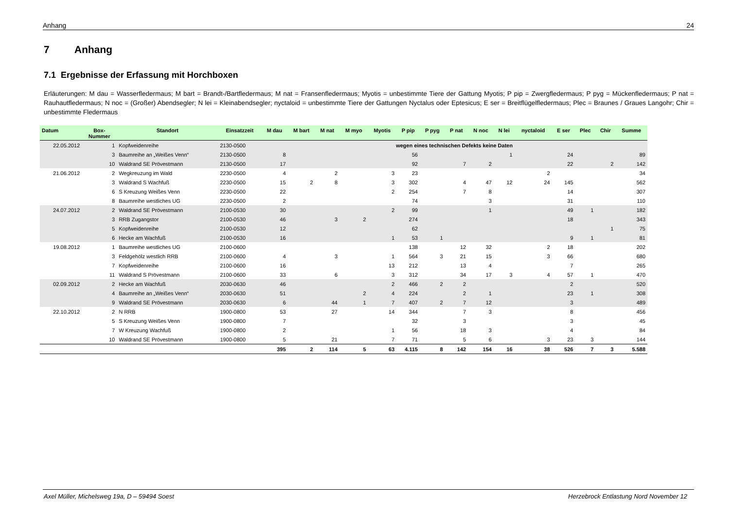Anhang 24
7 Anhang
7.1 Ergebnisse der Erfassung mit Horchboxen
Erläuterungen: M dau = Wasserfledermaus; M bart = Brandt-/Bartfledermaus; M nat = Fransenfledermaus; Myotis = unbestimmte Tiere der Gattung Myotis; P pip = Zwergfledermaus; P pyg = Mückenfledermaus; P nat = Rauhautfledermaus; N noc = (Großer) Abendsegler; N lei = Kleinabendsegler; nyctaloid = unbestimmte Tiere der Gattungen Nyctalus oder Eptesicus; E ser = Breitflügelfledermaus; Plec = Braunes / Graues Langohr; Chir = unbestimmte Fledermaus
| Datum | Box- Nummer | Standort | Einsatzzeit | M dau | M bart | M nat | M myo | Myotis | P pip | P pyg | P nat | N noc | N lei | nyctaloid | E ser | Plec | Chir | Summe |
| --- | --- | --- | --- | --- | --- | --- | --- | --- | --- | --- | --- | --- | --- | --- | --- | --- | --- | --- |
| 22.05.2012 | 1 | Kopfweidenreihe | 2130-0500 | wegen eines technischen Defekts keine Daten | | | | | | | | | | | | | | |
| | 3 | Baumreihe an „Weißes Venn“ | 2130-0500 | 8 | | | | | 56 | | | | 1 | | 24 | | | 89 |
| | 10 | Waldrand SE Prövestmann | 2130-0500 | 17 | | | | | 92 | | 7 | 2 | | | 22 | | 2 | 142 |
| 21.06.2012 | 2 | Wegkreuzung im Wald | 2230-0500 | 4 | | 2 | | 3 | 23 | | | | | 2 | | | | 34 |
| | 3 | Waldrand S Wachfuß | 2230-0500 | 15 | 2 | 8 | | 3 | 302 | | 4 | 47 | 12 | 24 | 145 | | | 562 |
| | 6 | S Kreuzung Weißes Venn | 2230-0500 | 22 | | | | 2 | 254 | | 7 | 8 | | | 14 | | | 307 |
| | 8 | Baumreihe westliches UG | 2230-0500 | 2 | | | | | 74 | | | 3 | | | 31 | | | 110 |
| 24.07.2012 | 2 | Waldrand SE Prövestmann | 2100-0530 | 30 | | | | 2 | 99 | | | 1 | | | 49 | 1 | | 182 |
| | 3 | RRB Zugangstor | 2100-0530 | 46 | | 3 | 2 | | 274 | | | | | | 18 | | | 343 |
| | 5 | Kopfweidenreihe | 2100-0530 | 12 | | | | | 62 | | | | | | | | 1 | 75 |
| | 6 | Hecke am Wachfuß | 2100-0530 | 16 | | | | 1 | 53 | 1 | | | | | 9 | 1 | | 81 |
| 19.08.2012 | 1 | Baumreihe westliches UG | 2100-0600 | | | | | | 138 | | 12 | 32 | | 2 | 18 | | | 202 |
| | 3 | Feldgehölz westlich RRB | 2100-0600 | 4 | | 3 | | 1 | 564 | 3 | 21 | 15 | | 3 | 66 | | | 680 |
| | 7 | Kopfweidenreihe | 2100-0600 | 16 | | | | 13 | 212 | | 13 | 4 | | | 7 | | | 265 |
| | 11 | Waldrand S Prövestmann | 2100-0600 | 33 | | 6 | | 3 | 312 | | 34 | 17 | 3 | 4 | 57 | 1 | | 470 |
| 02.09.2012 | 2 | Hecke am Wachfuß | 2030-0630 | 46 | | | | 2 | 466 | 2 | 2 | | | | 2 | | | 520 |
| | 4 | Baumreihe an „Weißes Venn“ | 2030-0630 | 51 | | | 2 | 4 | 224 | | 2 | 1 | | | 23 | 1 | | 308 |
| | 9 | Waldrand SE Prövestmann | 2030-0630 | 6 | | 44 | 1 | 7 | 407 | 2 | 7 | 12 | | | 3 | | | 489 |
| 22.10.2012 | 2 | N RRB | 1900-0800 | 53 | | 27 | | 14 | 344 | | 7 | 3 | | | 8 | | | 456 |
| | 5 | S Kreuzung Weißes Venn | 1900-0800 | 7 | | | | | 32 | | 3 | | | | 3 | | | 45 |
| | 7 | W Kreuzung Wachfuß | 1900-0800 | 2 | | | | 1 | 56 | | 18 | 3 | | | 4 | | | 84 |
| | 10 | Waldrand SE Prövestmann | 1900-0800 | 5 | | 21 | | 7 | 71 | | 5 | 6 | | 3 | 23 | 3 | | 144 |
| | | | | 395 | 2 | 114 | 5 | 63 | 4.115 | 8 | 142 | 154 | 16 | 38 | 526 | 7 | 3 | 5.588 |
Axel Müller, Michelsweg 19a, D – 59494 Soest Herzebrock Entlastung Nord November 12